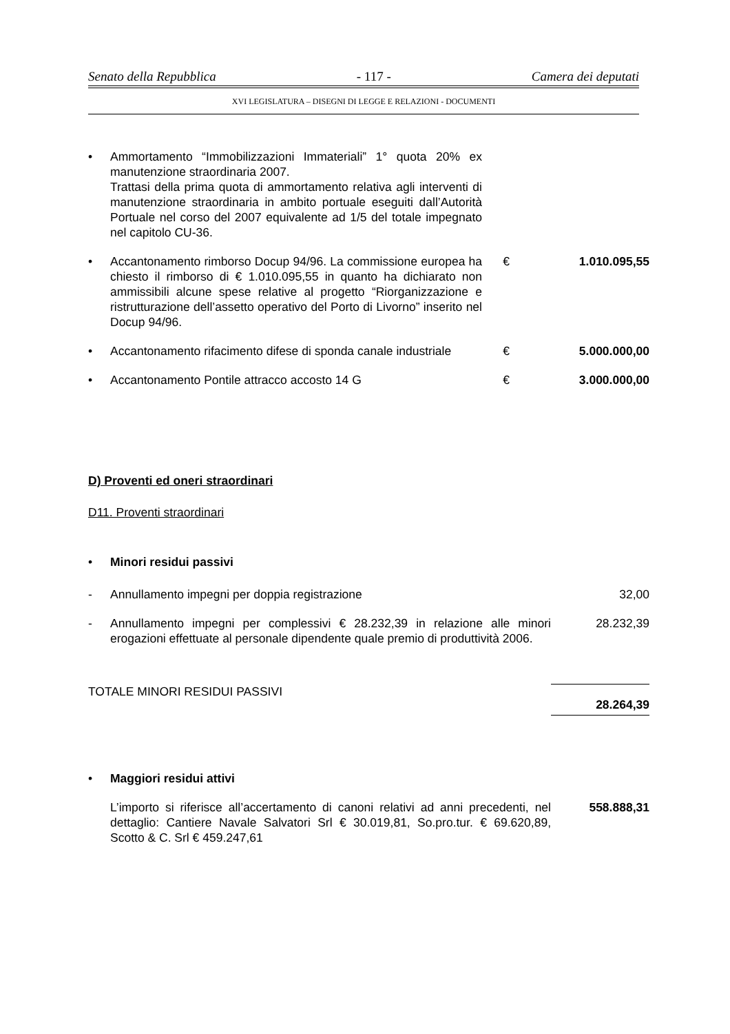Senato della Repubblica - 117 - Camera dei deputati
XVI LEGISLATURA – DISEGNI DI LEGGE E RELAZIONI - DOCUMENTI
• Ammortamento “Immobilizzazioni Immateriali” 1° quota 20% ex manutenzione straordinaria 2007.
Trattasi della prima quota di ammortamento relativa agli interventi di manutenzione straordinaria in ambito portuale eseguiti dall’Autorità Portuale nel corso del 2007 equivalente ad 1/5 del totale impegnato nel capitolo CU-36.
• Accantonamento rimborso Docup 94/96. La commissione europea ha chiesto il rimborso di € 1.010.095,55 in quanto ha dichiarato non ammissibili alcune spese relative al progetto “Riorganizzazione e ristrutturazione dell’assetto operativo del Porto di Livorno” inserito nel Docup 94/96.
€ 1.010.095,55
• Accantonamento rifacimento difese di sponda canale industriale
€ 5.000.000,00
• Accantonamento Pontile attracco accosto 14 G € 3.000.000,00
D) Proventi ed oneri straordinari
D11. Proventi straordinari
• Minori residui passivi
- Annullamento impegni per doppia registrazione 32,00
- Annullamento impegni per complessivi € 28.232,39 in relazione alle minori erogazioni effettuate al personale dipendente quale premio di produttività 2006.
28.232,39
TOTALE MINORI RESIDUI PASSIVI
28.264,39
• Maggiori residui attivi
L’importo si riferisce all’accertamento di canoni relativi ad anni precedenti, nel dettaglio: Cantiere Navale Salvatori Srl € 30.019,81, So.pro.tur. € 69.620,89, Scotto & C. Srl € 459.247,61
558.888,31